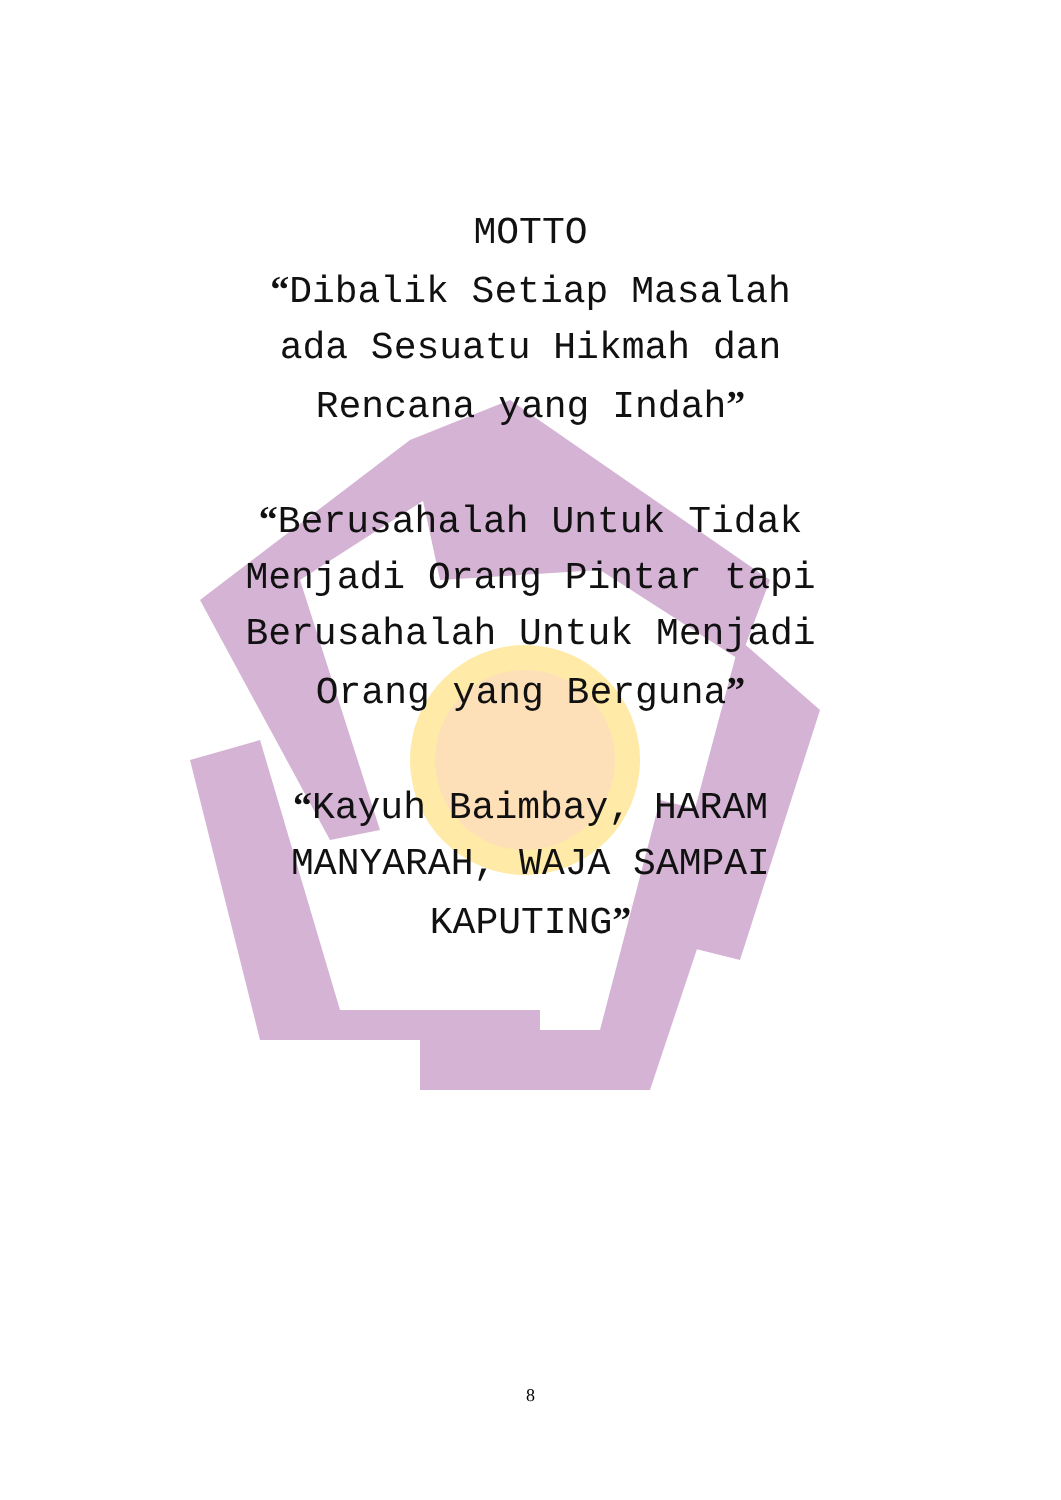MOTTO
“Dibalik Setiap Masalah
ada Sesuatu Hikmah dan
Rencana yang Indah”
“Berusahalah Untuk Tidak
Menjadi Orang Pintar tapi
Berusahalah Untuk Menjadi
Orang yang Berguna”
“Kayuh Baimbay, HARAM
MANYARAH, WAJA SAMPAI
KAPUTING”
8